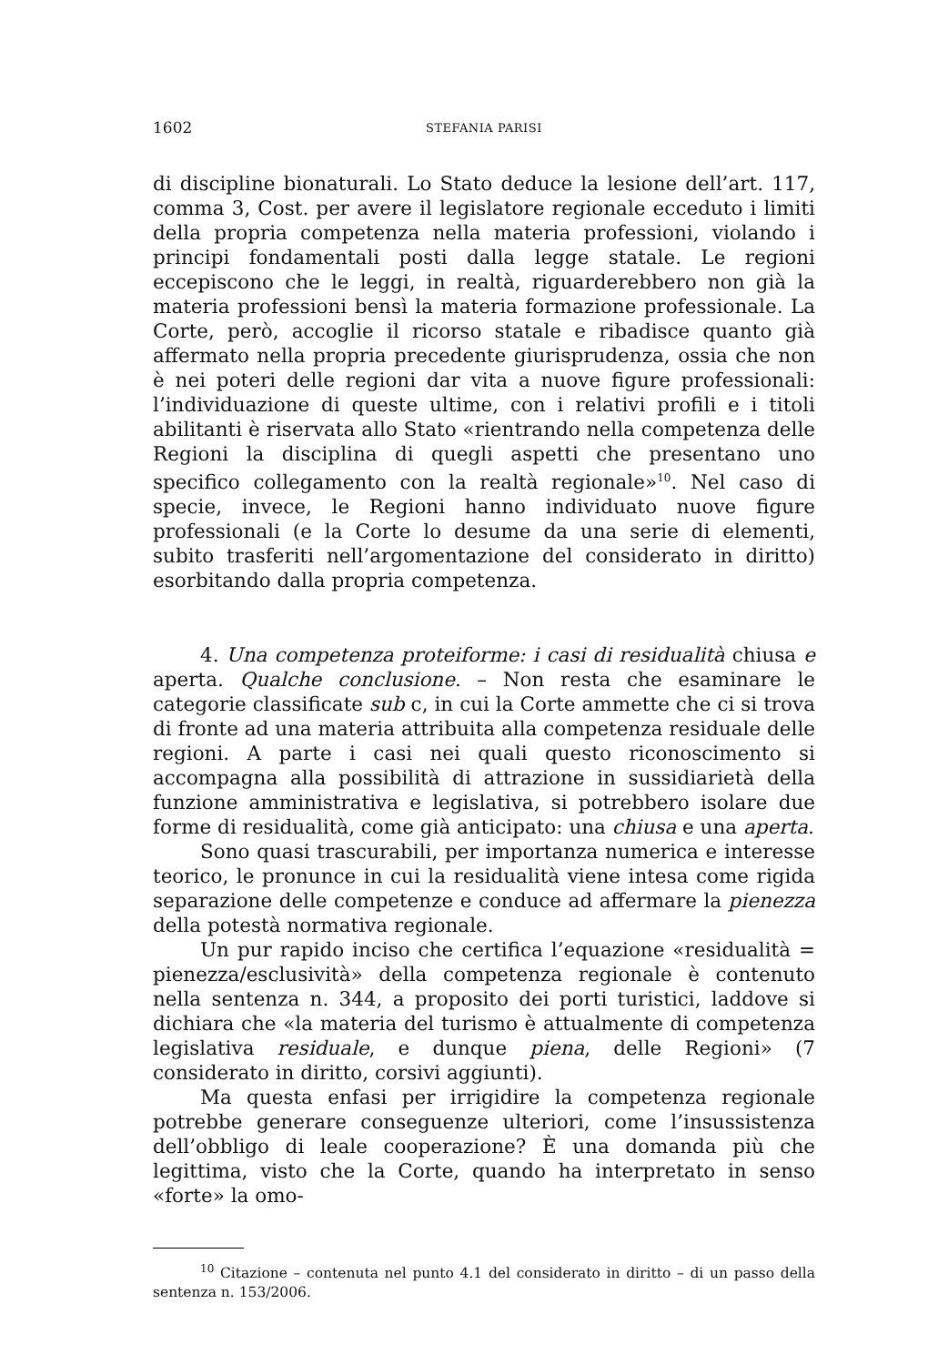1602 STEFANIA PARISI
di discipline bionaturali. Lo Stato deduce la lesione dell’art. 117, comma 3, Cost. per avere il legislatore regionale ecceduto i limiti della propria competenza nella materia professioni, violando i principi fondamentali posti dalla legge statale. Le regioni eccepiscono che le leggi, in realtà, riguarderebbero non già la materia professioni bensì la materia formazione professionale. La Corte, però, accoglie il ricorso statale e ribadisce quanto già affermato nella propria precedente giurisprudenza, ossia che non è nei poteri delle regioni dar vita a nuove figure professionali: l’individuazione di queste ultime, con i relativi profili e i titoli abilitanti è riservata allo Stato «rientrando nella competenza delle Regioni la disciplina di quegli aspetti che presentano uno specifico collegamento con la realtà regionale»<sup>10</sup>. Nel caso di specie, invece, le Regioni hanno individuato nuove figure professionali (e la Corte lo desume da una serie di elementi, subito trasferiti nell’argomentazione del considerato in diritto) esorbitando dalla propria competenza.
4. Una competenza proteiforme: i casi di residualità chiusa e aperta. Qualche conclusione. – Non resta che esaminare le categorie classificate sub c, in cui la Corte ammette che ci si trova di fronte ad una materia attribuita alla competenza residuale delle regioni. A parte i casi nei quali questo riconoscimento si accompagna alla possibilità di attrazione in sussidiarietà della funzione amministrativa e legislativa, si potrebbero isolare due forme di residualità, come già anticipato: una chiusa e una aperta.
Sono quasi trascurabili, per importanza numerica e interesse teorico, le pronunce in cui la residualità viene intesa come rigida separazione delle competenze e conduce ad affermare la pienezza della potestà normativa regionale.
Un pur rapido inciso che certifica l’equazione «residualità = pienezza/esclusività» della competenza regionale è contenuto nella sentenza n. 344, a proposito dei porti turistici, laddove si dichiara che «la materia del turismo è attualmente di competenza legislativa residuale, e dunque piena, delle Regioni» (7 considerato in diritto, corsivi aggiunti).
Ma questa enfasi per irrigidire la competenza regionale potrebbe generare conseguenze ulteriori, come l’insussistenza dell’obbligo di leale cooperazione? È una domanda più che legittima, visto che la Corte, quando ha interpretato in senso «forte» la omo-
<sup>10</sup> Citazione – contenuta nel punto 4.1 del considerato in diritto – di un passo della sentenza n. 153/2006.